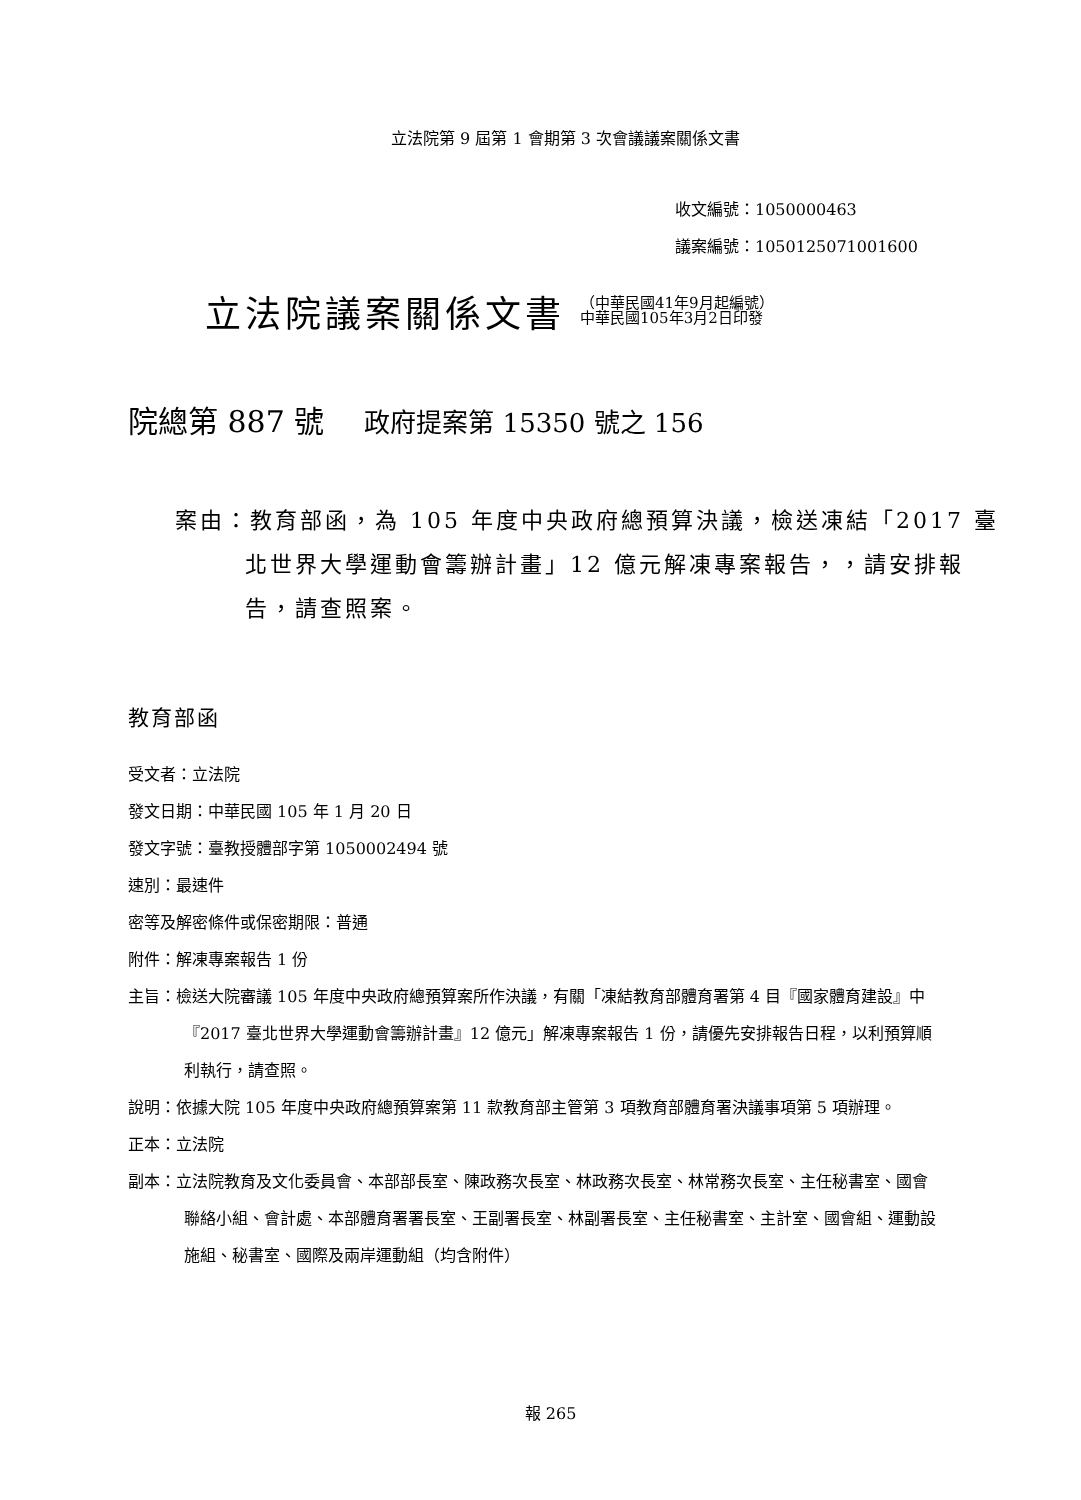立法院第 9 屆第 1 會期第 3 次會議議案關係文書
收文編號：1050000463
議案編號：1050125071001600
立法院議案關係文書 （中華民國41年9月起編號）
中華民國105年3月2日印發
院總第 887 號 政府提案第 15350 號之 156
案由：教育部函，為 105 年度中央政府總預算決議，檢送凍結「2017 臺北世界大學運動會籌辦計畫」12 億元解凍專案報告，，請安排報告，請查照案。
教育部函
受文者：立法院
發文日期：中華民國 105 年 1 月 20 日
發文字號：臺教授體部字第 1050002494 號
速別：最速件
密等及解密條件或保密期限：普通
附件：解凍專案報告 1 份
主旨：檢送大院審議 105 年度中央政府總預算案所作決議，有關「凍結教育部體育署第 4 目『國家體育建設』中『2017 臺北世界大學運動會籌辦計畫』12 億元」解凍專案報告 1 份，請優先安排報告日程，以利預算順利執行，請查照。
說明：依據大院 105 年度中央政府總預算案第 11 款教育部主管第 3 項教育部體育署決議事項第 5 項辦理。
正本：立法院
副本：立法院教育及文化委員會、本部部長室、陳政務次長室、林政務次長室、林常務次長室、主任秘書室、國會聯絡小組、會計處、本部體育署署長室、王副署長室、林副署長室、主任秘書室、主計室、國會組、運動設施組、秘書室、國際及兩岸運動組（均含附件）
報 265